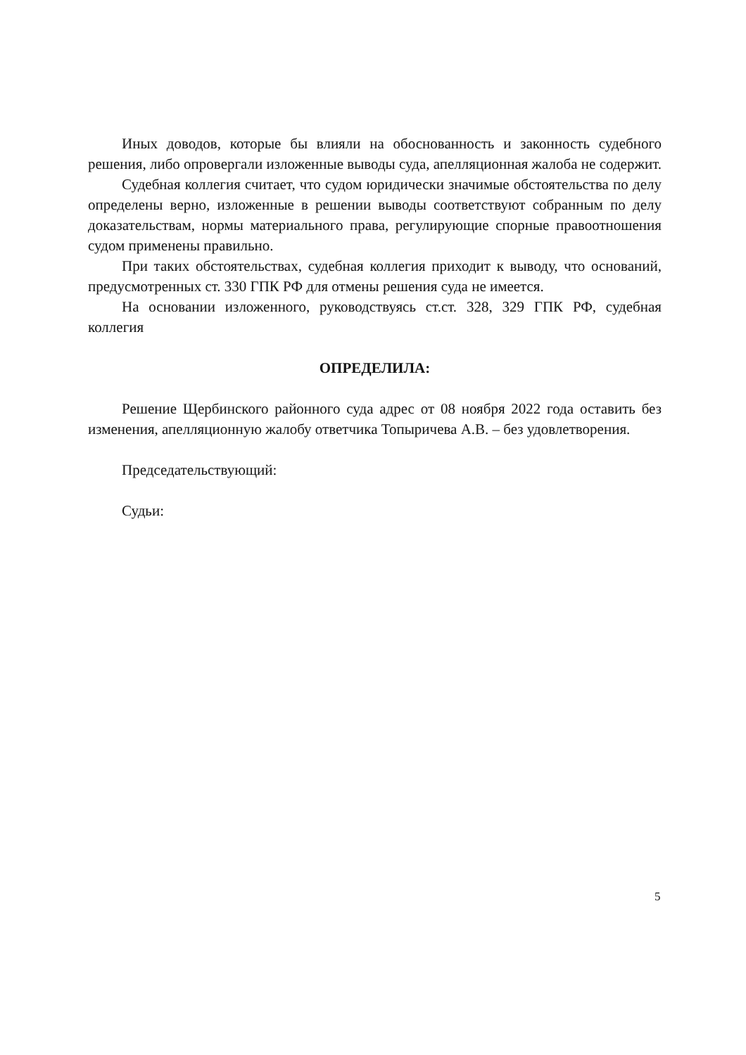Иных доводов, которые бы влияли на обоснованность и законность судебного решения, либо опровергали изложенные выводы суда, апелляционная жалоба не содержит.
Судебная коллегия считает, что судом юридически значимые обстоятельства по делу определены верно, изложенные в решении выводы соответствуют собранным по делу доказательствам, нормы материального права, регулирующие спорные правоотношения судом применены правильно.
При таких обстоятельствах, судебная коллегия приходит к выводу, что оснований, предусмотренных ст. 330 ГПК РФ для отмены решения суда не имеется.
На основании изложенного, руководствуясь ст.ст. 328, 329 ГПК РФ, судебная коллегия
ОПРЕДЕЛИЛА:
Решение Щербинского районного суда адрес от 08 ноября 2022 года оставить без изменения, апелляционную жалобу ответчика Топыричева А.В. – без удовлетворения.
Председательствующий:
Судьи:
5